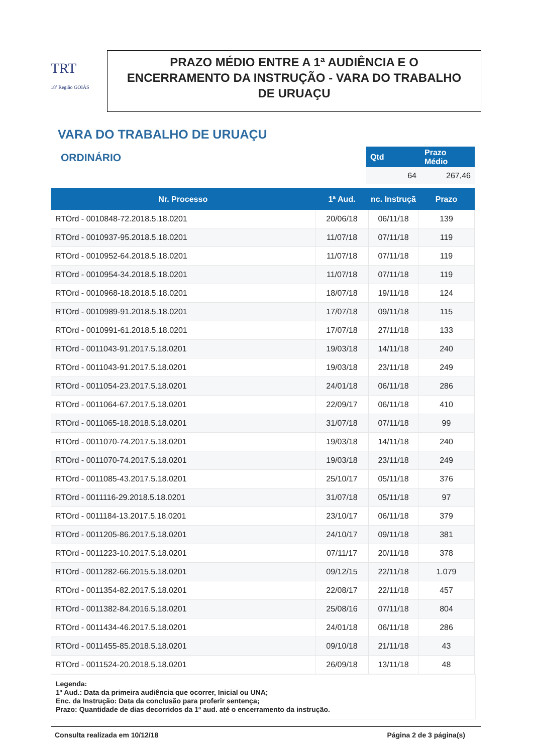TRT
18ª Região GOIÁS
PRAZO MÉDIO ENTRE A 1ª AUDIÊNCIA E O ENCERRAMENTO DA INSTRUÇÃO - VARA DO TRABALHO DE URUAÇU
VARA DO TRABALHO DE URUAÇU
ORDINÁRIO
| Qtd | Prazo Médio |
| --- | --- |
| 64 | 267,46 |
| Nr. Processo | 1ª Aud. | nc. Instruçã | Prazo |
| --- | --- | --- | --- |
| RTOrd - 0010848-72.2018.5.18.0201 | 20/06/18 | 06/11/18 | 139 |
| RTOrd - 0010937-95.2018.5.18.0201 | 11/07/18 | 07/11/18 | 119 |
| RTOrd - 0010952-64.2018.5.18.0201 | 11/07/18 | 07/11/18 | 119 |
| RTOrd - 0010954-34.2018.5.18.0201 | 11/07/18 | 07/11/18 | 119 |
| RTOrd - 0010968-18.2018.5.18.0201 | 18/07/18 | 19/11/18 | 124 |
| RTOrd - 0010989-91.2018.5.18.0201 | 17/07/18 | 09/11/18 | 115 |
| RTOrd - 0010991-61.2018.5.18.0201 | 17/07/18 | 27/11/18 | 133 |
| RTOrd - 0011043-91.2017.5.18.0201 | 19/03/18 | 14/11/18 | 240 |
| RTOrd - 0011043-91.2017.5.18.0201 | 19/03/18 | 23/11/18 | 249 |
| RTOrd - 0011054-23.2017.5.18.0201 | 24/01/18 | 06/11/18 | 286 |
| RTOrd - 0011064-67.2017.5.18.0201 | 22/09/17 | 06/11/18 | 410 |
| RTOrd - 0011065-18.2018.5.18.0201 | 31/07/18 | 07/11/18 | 99 |
| RTOrd - 0011070-74.2017.5.18.0201 | 19/03/18 | 14/11/18 | 240 |
| RTOrd - 0011070-74.2017.5.18.0201 | 19/03/18 | 23/11/18 | 249 |
| RTOrd - 0011085-43.2017.5.18.0201 | 25/10/17 | 05/11/18 | 376 |
| RTOrd - 0011116-29.2018.5.18.0201 | 31/07/18 | 05/11/18 | 97 |
| RTOrd - 0011184-13.2017.5.18.0201 | 23/10/17 | 06/11/18 | 379 |
| RTOrd - 0011205-86.2017.5.18.0201 | 24/10/17 | 09/11/18 | 381 |
| RTOrd - 0011223-10.2017.5.18.0201 | 07/11/17 | 20/11/18 | 378 |
| RTOrd - 0011282-66.2015.5.18.0201 | 09/12/15 | 22/11/18 | 1.079 |
| RTOrd - 0011354-82.2017.5.18.0201 | 22/08/17 | 22/11/18 | 457 |
| RTOrd - 0011382-84.2016.5.18.0201 | 25/08/16 | 07/11/18 | 804 |
| RTOrd - 0011434-46.2017.5.18.0201 | 24/01/18 | 06/11/18 | 286 |
| RTOrd - 0011455-85.2018.5.18.0201 | 09/10/18 | 21/11/18 | 43 |
| RTOrd - 0011524-20.2018.5.18.0201 | 26/09/18 | 13/11/18 | 48 |
Legenda:
1ª Aud.: Data da primeira audiência que ocorrer, Inicial ou UNA;
Enc. da Instrução: Data da conclusão para proferir sentença;
Prazo: Quantidade de dias decorridos da 1ª aud. até o encerramento da instrução.
Consulta realizada em 10/12/18 Página 2 de 3 página(s)